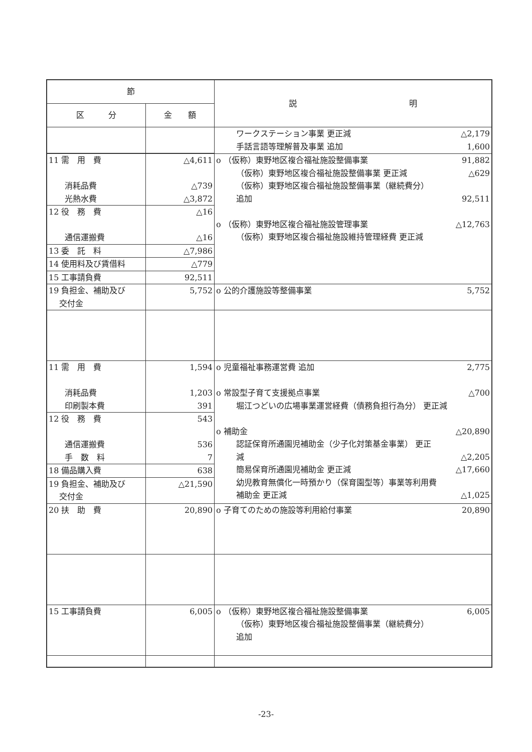| 節 | | 説 明 |
| --- | --- | --- |
| 区 分 | 金 額 | |
| | | ワークステーション事業 更正減 △2,179 手話言語等理解普及事業 追加 1,600 |
| 11 需 用 費 消耗品費 光熱水費 | △4,611 △739 △3,872 | o （仮称）東野地区複合福祉施設整備事業 91,882 （仮称）東野地区複合福祉施設整備事業 更正減 △629 （仮称）東野地区複合福祉施設整備事業（継続費分） 追加 92,511 o （仮称）東野地区複合福祉施設管理事業 △12,763 （仮称）東野地区複合福祉施設維持管理経費 更正減 |
| 12 役 務 費 通信運搬費 | △16 △16 | |
| 13 委 託 料 | △7,986 | |
| 14 使用料及び賃借料 | △779 | |
| 15 工事請負費 | 92,511 | |
| 19 負担金、補助及び 交付金 | 5,752 | o 公的介護施設等整備事業 5,752 |
| 11 需 用 費 消耗品費 印刷製本費 | 1,594 1,203 391 | o 児童福祉事務運営費 追加 2,775 o 常設型子育て支援拠点事業 △700 堀江つどいの広場事業運営経費（債務負担行為分） 更正減 o 補助金 △20,890 認証保育所通園児補助金（少子化対策基金事業） 更正 減 △2,205 簡易保育所通園児補助金 更正減 △17,660 幼児教育無償化一時預かり（保育園型等）事業等利用費 補助金 更正減 △1,025 |
| 12 役 務 費 通信運搬費 手 数 料 | 543 536 7 | |
| 18 備品購入費 | 638 | |
| 19 負担金、補助及び 交付金 | △21,590 | |
| 20 扶 助 費 | 20,890 | o 子育てのための施設等利用給付事業 20,890 |
| 15 工事請負費 | 6,005 | o （仮称）東野地区複合福祉施設整備事業 6,005 （仮称）東野地区複合福祉施設整備事業（継続費分） 追加 |
-23-